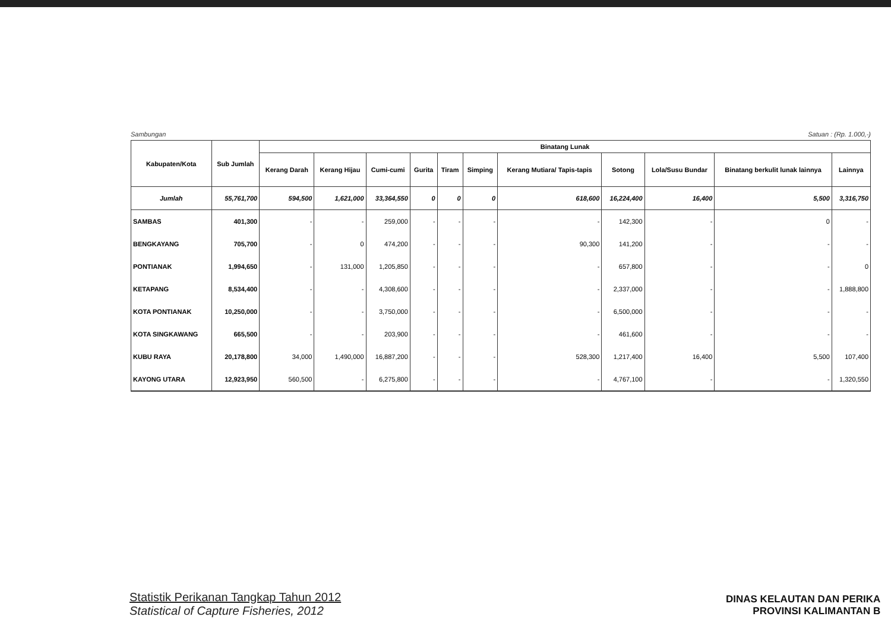Sambungan Satuan : (Rp. 1.000,-)
| Kabupaten/Kota | Sub Jumlah | Binatang Lunak | | | | | | | | | | |
| --- | --- | --- | --- | --- | --- | --- | --- | --- | --- | --- | --- | --- |
| | | Kerang Darah | Kerang Hijau | Cumi-cumi | Gurita | Tiram | Simping | Kerang Mutiara/ Tapis-tapis | Sotong | Lola/Susu Bundar | Binatang berkulit lunak lainnya | Lainnya |
| Jumlah | 55,761,700 | 594,500 | 1,621,000 | 33,364,550 | 0 | 0 | 0 | 618,600 | 16,224,400 | 16,400 | 5,500 | 3,316,750 |
| SAMBAS | 401,300 | - | - | 259,000 | - | - | - | - | 142,300 | - | 0 | - |
| BENGKAYANG | 705,700 | - | 0 | 474,200 | - | - | - | 90,300 | 141,200 | - | - | - |
| PONTIANAK | 1,994,650 | - | 131,000 | 1,205,850 | - | - | - | - | 657,800 | - | - | 0 |
| KETAPANG | 8,534,400 | - | - | 4,308,600 | - | - | - | - | 2,337,000 | - | - | 1,888,800 |
| KOTA PONTIANAK | 10,250,000 | - | - | 3,750,000 | - | - | - | - | 6,500,000 | - | - | - |
| KOTA SINGKAWANG | 665,500 | - | - | 203,900 | - | - | - | - | 461,600 | - | - | - |
| KUBU RAYA | 20,178,800 | 34,000 | 1,490,000 | 16,887,200 | - | - | - | 528,300 | 1,217,400 | 16,400 | 5,500 | 107,400 |
| KAYONG UTARA | 12,923,950 | 560,500 | - | 6,275,800 | - | - | - | - | 4,767,100 | - | - | 1,320,550 |
Statistik Perikanan Tangkap Tahun 2012
Statistical of Capture Fisheries, 2012
DINAS KELAUTAN DAN PERIKA
PROVINSI KALIMANTAN B